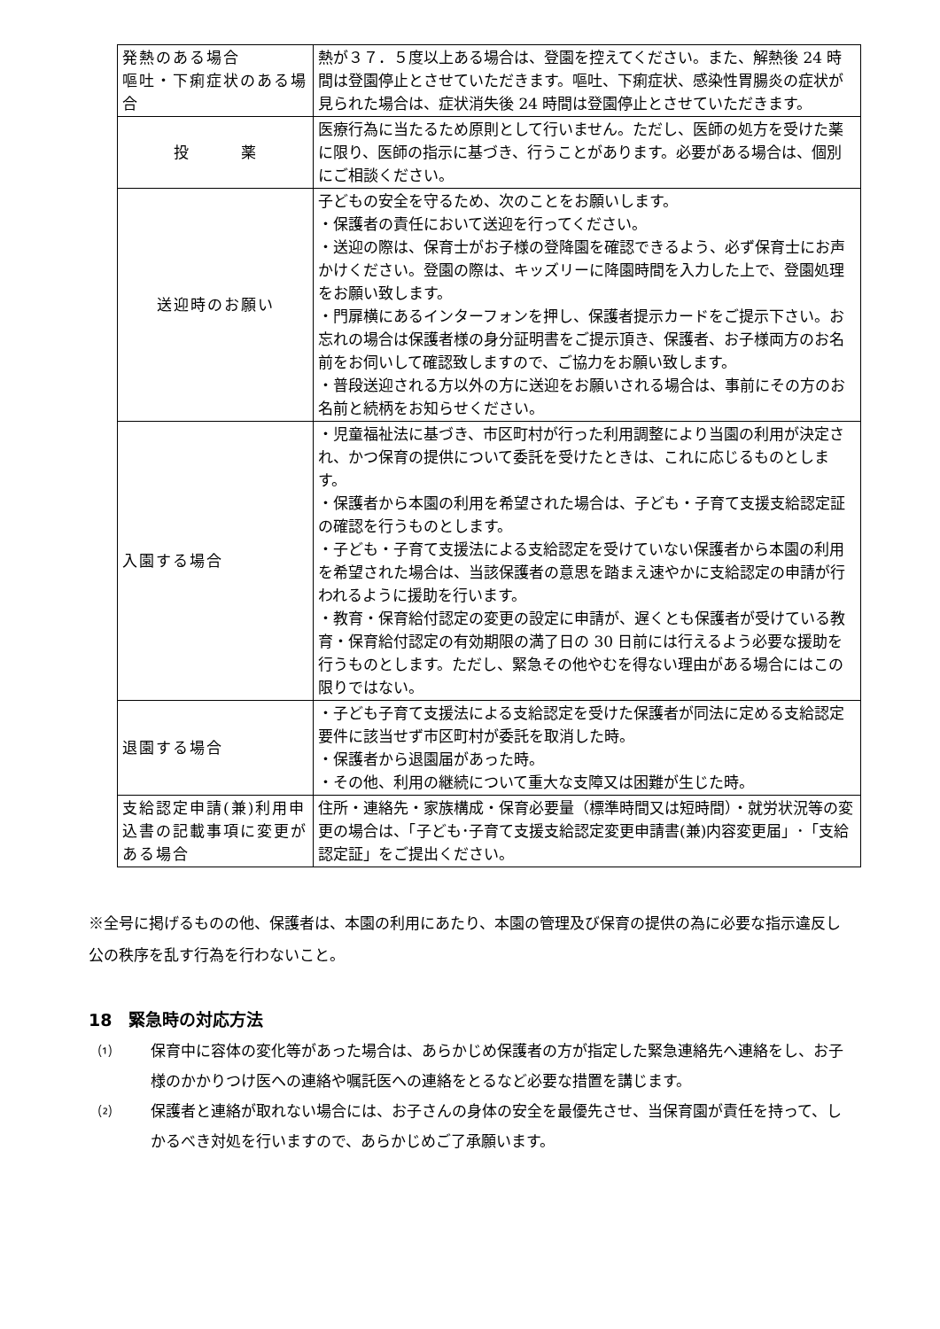| 発熱のある場合 嘔吐・下痢症状のある場合 | 熱が３７．５度以上ある場合は、登園を控えてください。また、解熱後 24 時間は登園停止とさせていただきます。嘔吐、下痢症状、感染性胃腸炎の症状が見られた場合は、症状消失後 24 時間は登園停止とさせていただきます。 |
| 投 薬 | 医療行為に当たるため原則として行いません。ただし、医師の処方を受けた薬に限り、医師の指示に基づき、行うことがあります。必要がある場合は、個別にご相談ください。 |
| 送迎時のお願い | 子どもの安全を守るため、次のことをお願いします。 ・保護者の責任において送迎を行ってください。 ・送迎の際は、保育士がお子様の登降園を確認できるよう、必ず保育士にお声かけください。登園の際は、キッズリーに降園時間を入力した上で、登園処理をお願い致します。 ・門扉横にあるインターフォンを押し、保護者提示カードをご提示下さい。お忘れの場合は保護者様の身分証明書をご提示頂き、保護者、お子様両方のお名前をお伺いして確認致しますので、ご協力をお願い致します。 ・普段送迎される方以外の方に送迎をお願いされる場合は、事前にその方のお名前と続柄をお知らせください。 |
| 入園する場合 | ・児童福祉法に基づき、市区町村が行った利用調整により当園の利用が決定され、かつ保育の提供について委託を受けたときは、これに応じるものとします。 ・保護者から本園の利用を希望された場合は、子ども・子育て支援支給認定証の確認を行うものとします。 ・子ども・子育て支援法による支給認定を受けていない保護者から本園の利用を希望された場合は、当該保護者の意思を踏まえ速やかに支給認定の申請が行われるように援助を行います。 ・教育・保育給付認定の変更の設定に申請が、遅くとも保護者が受けている教育・保育給付認定の有効期限の満了日の 30 日前には行えるよう必要な援助を行うものとします。ただし、緊急その他やむを得ない理由がある場合にはこの限りではない。 |
| 退園する場合 | ・子ども子育て支援法による支給認定を受けた保護者が同法に定める支給認定要件に該当せず市区町村が委託を取消した時。 ・保護者から退園届があった時。 ・その他、利用の継続について重大な支障又は困難が生じた時。 |
| 支給認定申請(兼)利用申込書の記載事項に変更がある場合 | 住所・連絡先・家族構成・保育必要量（標準時間又は短時間）・就労状況等の変更の場合は、「子ども･子育て支援支給認定変更申請書(兼)内容変更届」･「支給認定証」をご提出ください。 |
※全号に掲げるものの他、保護者は、本園の利用にあたり、本園の管理及び保育の提供の為に必要な指示違反し公の秩序を乱す行為を行わないこと。
18　緊急時の対応方法
⑴ 保育中に容体の変化等があった場合は、あらかじめ保護者の方が指定した緊急連絡先へ連絡をし、お子様のかかりつけ医への連絡や嘱託医への連絡をとるなど必要な措置を講じます。
⑵ 保護者と連絡が取れない場合には、お子さんの身体の安全を最優先させ、当保育園が責任を持って、しかるべき対処を行いますので、あらかじめご了承願います。